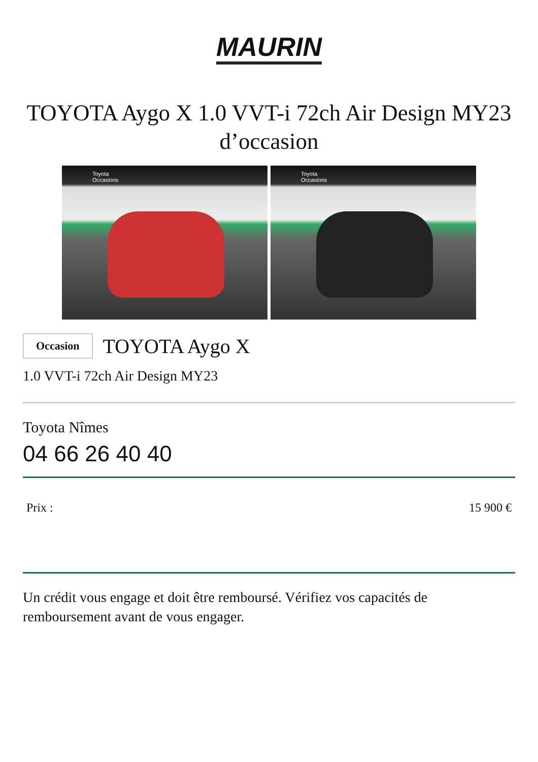MAURIN
TOYOTA Aygo X 1.0 VVT-i 72ch Air Design MY23 d’occasion
Toyota
Occasions
Toyota
Occasions
Occasion
TOYOTA Aygo X
1.0 VVT-i 72ch Air Design MY23
Toyota Nîmes
04 66 26 40 40
Prix : 15 900 €
Un crédit vous engage et doit être remboursé. Vérifiez vos capacités de remboursement avant de vous engager.